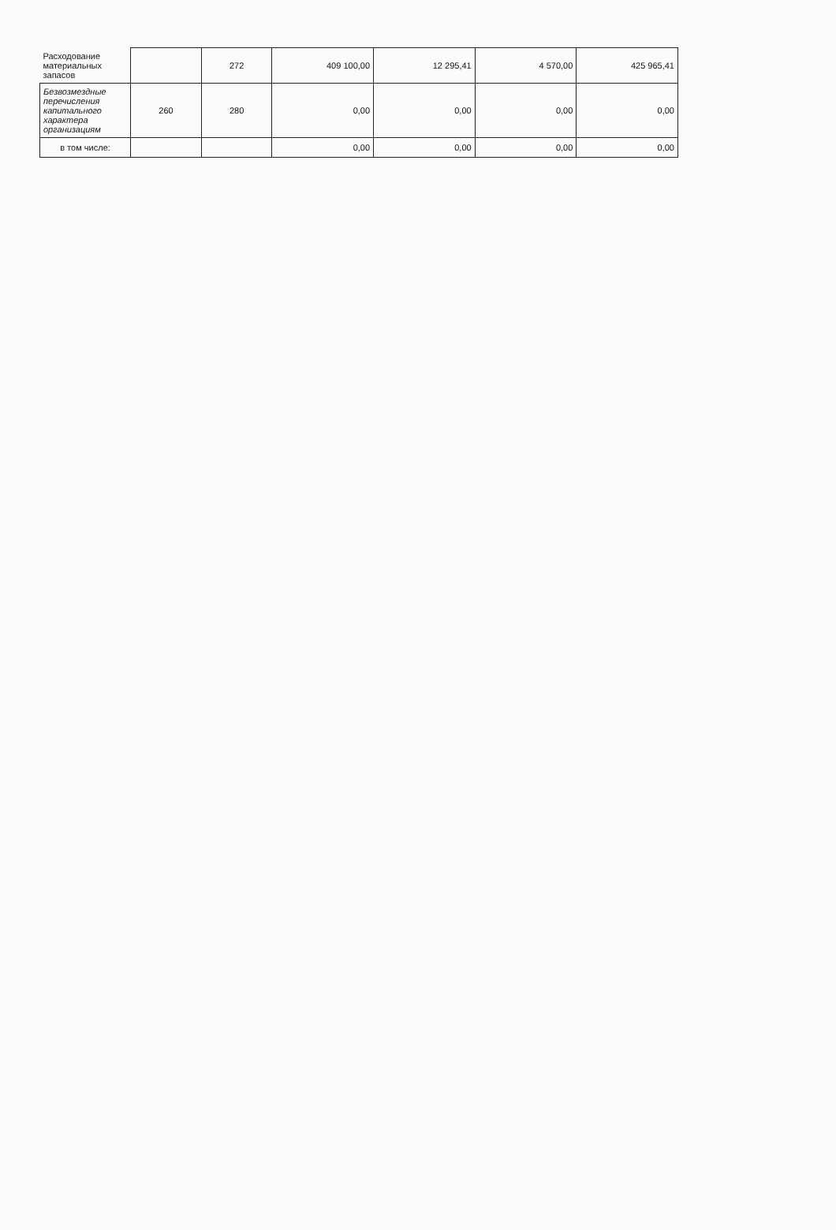| Расходование материальных запасов | | 272 | 409 100,00 | 12 295,41 | 4 570,00 | 425 965,41 |
| Безвозмездные перечисления капитального характера организациям | 260 | 280 | 0,00 | 0,00 | 0,00 | 0,00 |
| в том числе: | | | 0,00 | 0,00 | 0,00 | 0,00 |